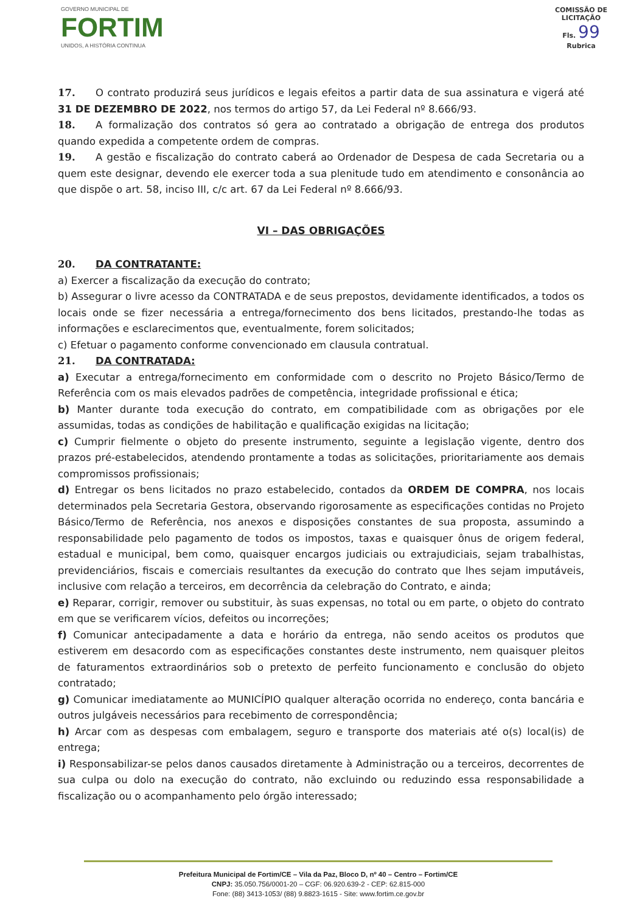GOVERNO MUNICIPAL DE
FORTIM
UNIDOS, A HISTÓRIA CONTINUA
COMISSÃO DE LICITAÇÃO
Fls. 99
Rubrica
17. O contrato produzirá seus jurídicos e legais efeitos a partir data de sua assinatura e vigerá até 31 DE DEZEMBRO DE 2022, nos termos do artigo 57, da Lei Federal nº 8.666/93.
18. A formalização dos contratos só gera ao contratado a obrigação de entrega dos produtos quando expedida a competente ordem de compras.
19. A gestão e fiscalização do contrato caberá ao Ordenador de Despesa de cada Secretaria ou a quem este designar, devendo ele exercer toda a sua plenitude tudo em atendimento e consonância ao que dispõe o art. 58, inciso III, c/c art. 67 da Lei Federal nº 8.666/93.
VI – DAS OBRIGAÇÕES
20. DA CONTRATANTE:
a) Exercer a fiscalização da execução do contrato;
b) Assegurar o livre acesso da CONTRATADA e de seus prepostos, devidamente identificados, a todos os locais onde se fizer necessária a entrega/fornecimento dos bens licitados, prestando-lhe todas as informações e esclarecimentos que, eventualmente, forem solicitados;
c) Efetuar o pagamento conforme convencionado em clausula contratual.
21. DA CONTRATADA:
a) Executar a entrega/fornecimento em conformidade com o descrito no Projeto Básico/Termo de Referência com os mais elevados padrões de competência, integridade profissional e ética;
b) Manter durante toda execução do contrato, em compatibilidade com as obrigações por ele assumidas, todas as condições de habilitação e qualificação exigidas na licitação;
c) Cumprir fielmente o objeto do presente instrumento, seguinte a legislação vigente, dentro dos prazos pré-estabelecidos, atendendo prontamente a todas as solicitações, prioritariamente aos demais compromissos profissionais;
d) Entregar os bens licitados no prazo estabelecido, contados da ORDEM DE COMPRA, nos locais determinados pela Secretaria Gestora, observando rigorosamente as especificações contidas no Projeto Básico/Termo de Referência, nos anexos e disposições constantes de sua proposta, assumindo a responsabilidade pelo pagamento de todos os impostos, taxas e quaisquer ônus de origem federal, estadual e municipal, bem como, quaisquer encargos judiciais ou extrajudiciais, sejam trabalhistas, previdenciários, fiscais e comerciais resultantes da execução do contrato que lhes sejam imputáveis, inclusive com relação a terceiros, em decorrência da celebração do Contrato, e ainda;
e) Reparar, corrigir, remover ou substituir, às suas expensas, no total ou em parte, o objeto do contrato em que se verificarem vícios, defeitos ou incorreções;
f) Comunicar antecipadamente a data e horário da entrega, não sendo aceitos os produtos que estiverem em desacordo com as especificações constantes deste instrumento, nem quaisquer pleitos de faturamentos extraordinários sob o pretexto de perfeito funcionamento e conclusão do objeto contratado;
g) Comunicar imediatamente ao MUNICÍPIO qualquer alteração ocorrida no endereço, conta bancária e outros julgáveis necessários para recebimento de correspondência;
h) Arcar com as despesas com embalagem, seguro e transporte dos materiais até o(s) local(is) de entrega;
i) Responsabilizar-se pelos danos causados diretamente à Administração ou a terceiros, decorrentes de sua culpa ou dolo na execução do contrato, não excluindo ou reduzindo essa responsabilidade a fiscalização ou o acompanhamento pelo órgão interessado;
Prefeitura Municipal de Fortim/CE – Vila da Paz, Bloco D, nº 40 – Centro – Fortim/CE
CNPJ: 35.050.756/0001-20 – CGF: 06.920.639-2 - CEP: 62.815-000
Fone: (88) 3413-1053/ (88) 9.8823-1615 - Site: www.fortim.ce.gov.br